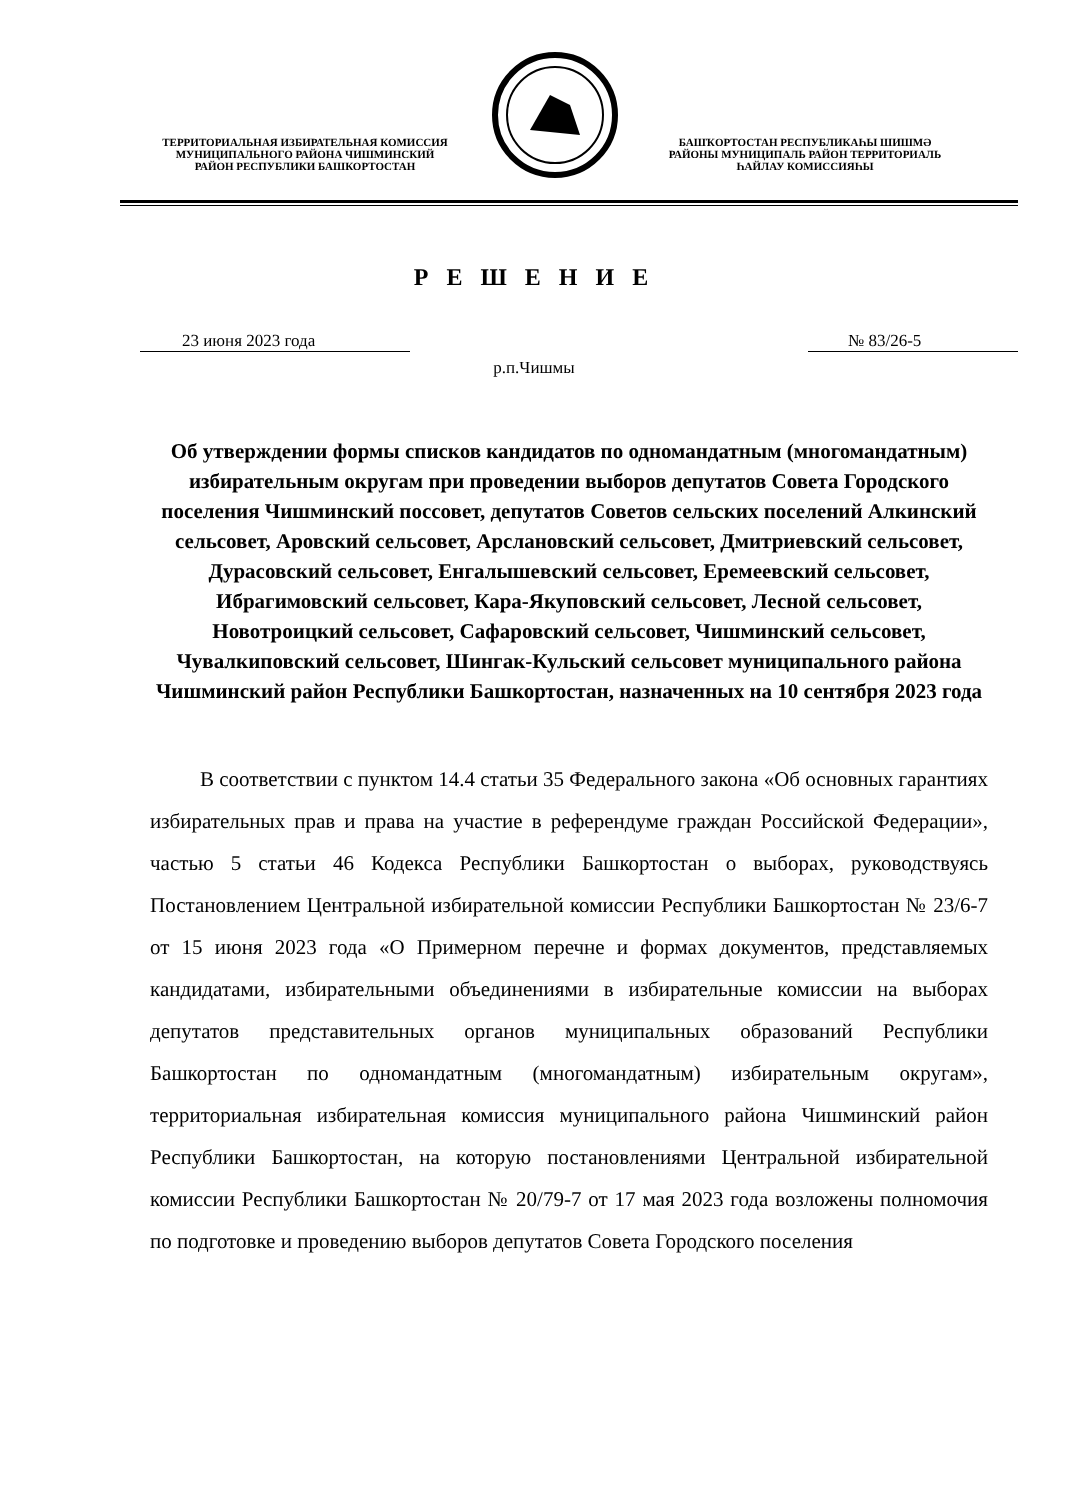ТЕРРИТОРИАЛЬНАЯ ИЗБИРАТЕЛЬНАЯ КОМИССИЯ
МУНИЦИПАЛЬНОГО РАЙОНА ЧИШМИНСКИЙ
РАЙОН РЕСПУБЛИКИ БАШКОРТОСТАН
БАШҠОРТОСТАН РЕСПУБЛИКАҺЫ ШИШМӘ
РАЙОНЫ МУНИЦИПАЛЬ РАЙОН ТЕРРИТОРИАЛЬ
ҺАЙЛАУ КОМИССИЯҺЫ
Р Е Ш Е Н И Е
23 июня 2023 года № 83/26-5
р.п.Чишмы
Об утверждении формы списков кандидатов по одномандатным (многомандатным) избирательным округам при проведении выборов депутатов Совета Городского поселения Чишминский поссовет, депутатов Советов сельских поселений Алкинский сельсовет, Аровский сельсовет, Арслановский сельсовет, Дмитриевский сельсовет, Дурасовский сельсовет, Енгалышевский сельсовет, Еремеевский сельсовет, Ибрагимовский сельсовет, Кара-Якуповский сельсовет, Лесной сельсовет, Новотроицкий сельсовет, Сафаровский сельсовет, Чишминский сельсовет, Чувалкиповский сельсовет, Шингак-Кульский сельсовет муниципального района Чишминский район Республики Башкортостан, назначенных на 10 сентября 2023 года
В соответствии с пунктом 14.4 статьи 35 Федерального закона «Об основных гарантиях избирательных прав и права на участие в референдуме граждан Российской Федерации», частью 5 статьи 46 Кодекса Республики Башкортостан о выборах, руководствуясь Постановлением Центральной избирательной комиссии Республики Башкортостан № 23/6-7 от 15 июня 2023 года «О Примерном перечне и формах документов, представляемых кандидатами, избирательными объединениями в избирательные комиссии на выборах депутатов представительных органов муниципальных образований Республики Башкортостан по одномандатным (многомандатным) избирательным округам», территориальная избирательная комиссия муниципального района Чишминский район Республики Башкортостан, на которую постановлениями Центральной избирательной комиссии Республики Башкортостан № 20/79-7 от 17 мая 2023 года возложены полномочия по подготовке и проведению выборов депутатов Совета Городского поселения